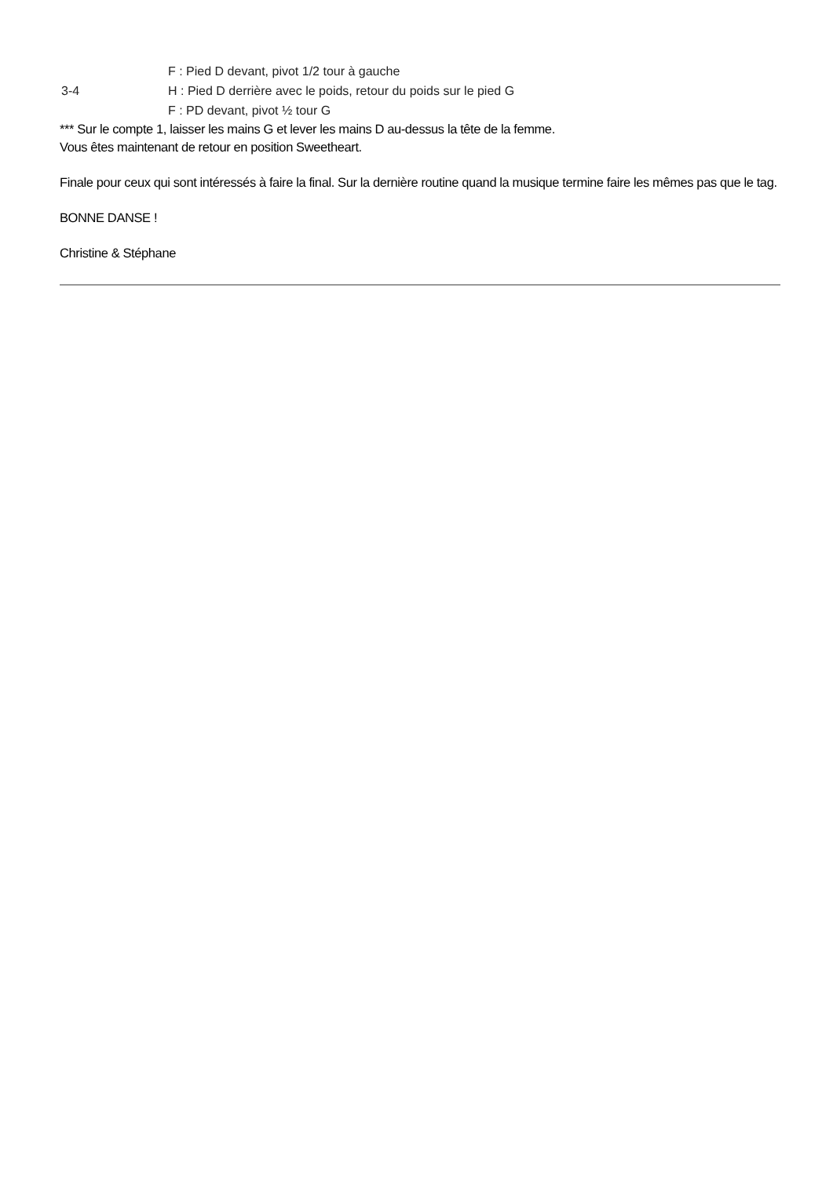F : Pied D devant, pivot 1/2 tour à gauche
3-4 H : Pied D derrière avec le poids, retour du poids sur le pied G
F : PD devant, pivot ½ tour G
*** Sur le compte 1, laisser les mains G et lever les mains D au-dessus la tête de la femme.
Vous êtes maintenant de retour en position Sweetheart.
Finale pour ceux qui sont intéressés à faire la final. Sur la dernière routine quand la musique termine faire les mêmes pas que le tag.
BONNE DANSE !
Christine & Stéphane